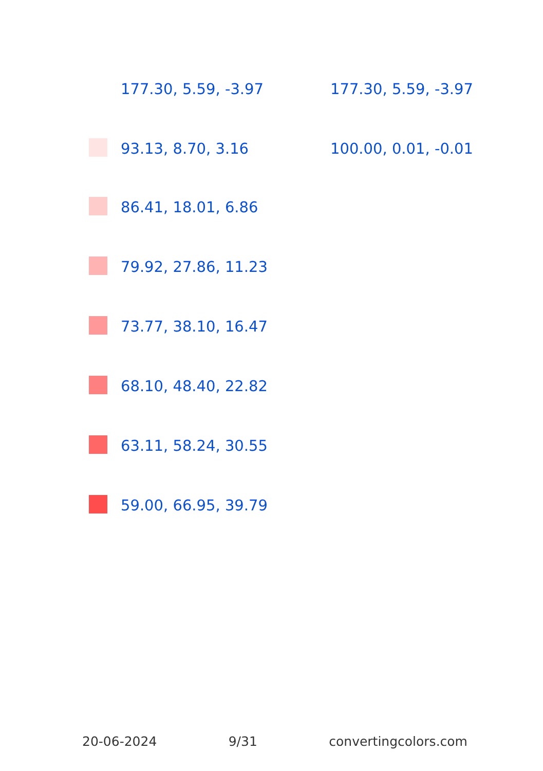177.30, 5.59, -3.97
93.13, 8.70, 3.16
86.41, 18.01, 6.86
79.92, 27.86, 11.23
73.77, 38.10, 16.47
68.10, 48.40, 22.82
63.11, 58.24, 30.55
59.00, 66.95, 39.79
177.30, 5.59, -3.97
100.00, 0.01, -0.01
20-06-2024 9/31 convertingcolors.com